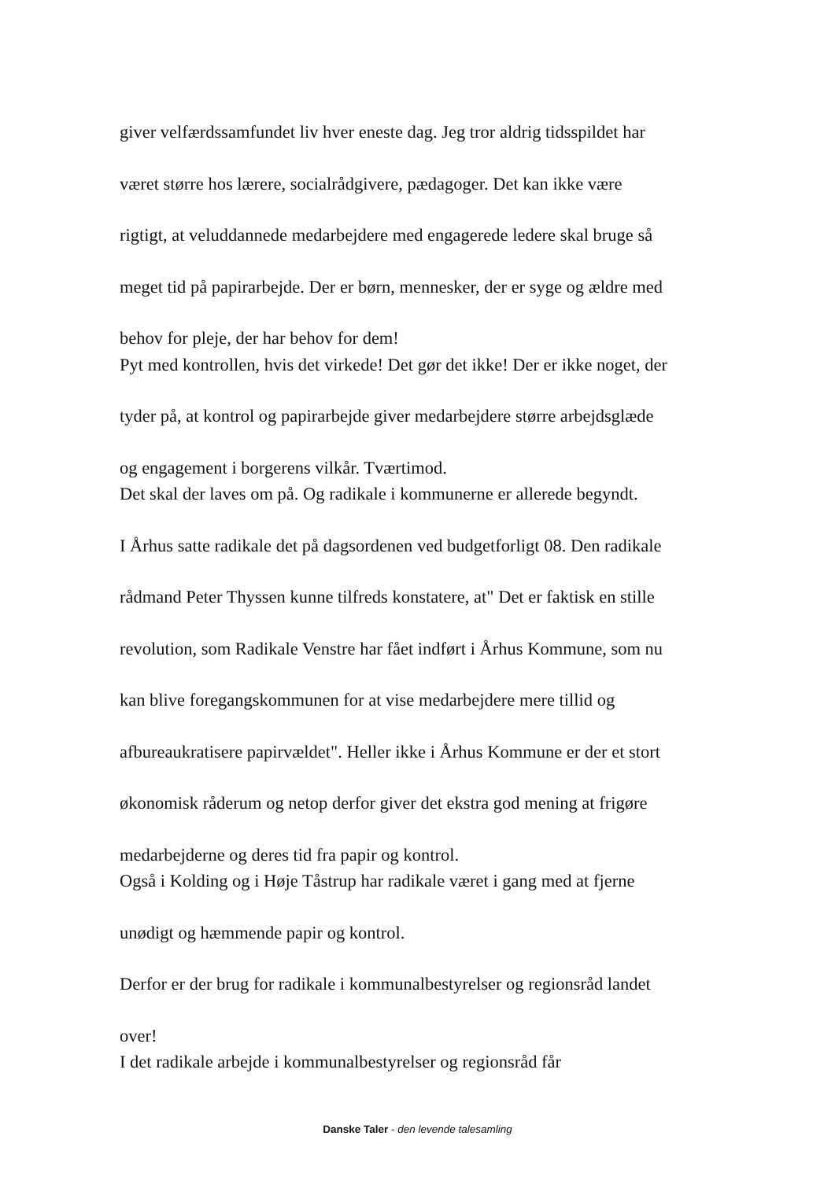giver velfærdssamfundet liv hver eneste dag. Jeg tror aldrig tidsspildet har
været større hos lærere, socialrådgivere, pædagoger. Det kan ikke være
rigtigt, at veluddannede medarbejdere med engagerede ledere skal bruge så
meget tid på papirarbejde. Der er børn, mennesker, der er syge og ældre med
behov for pleje, der har behov for dem!
Pyt med kontrollen, hvis det virkede! Det gør det ikke! Der er ikke noget, der
tyder på, at kontrol og papirarbejde giver medarbejdere større arbejdsglæde
og engagement i borgerens vilkår. Tværtimod.
Det skal der laves om på. Og radikale i kommunerne er allerede begyndt.
I Århus satte radikale det på dagsordenen ved budgetforligt 08. Den radikale
rådmand Peter Thyssen kunne tilfreds konstatere, at" Det er faktisk en stille
revolution, som Radikale Venstre har fået indført i Århus Kommune, som nu
kan blive foregangskommunen for at vise medarbejdere mere tillid og
afbureaukratisere papirvældet". Heller ikke i Århus Kommune er der et stort
økonomisk råderum og netop derfor giver det ekstra god mening at frigøre
medarbejderne og deres tid fra papir og kontrol.
Også i Kolding og i Høje Tåstrup har radikale været i gang med at fjerne
unødigt og hæmmende papir og kontrol.
Derfor er der brug for radikale i kommunalbestyrelser og regionsråd landet
over!
I det radikale arbejde i kommunalbestyrelser og regionsråd får
Danske Taler - den levende talesamling